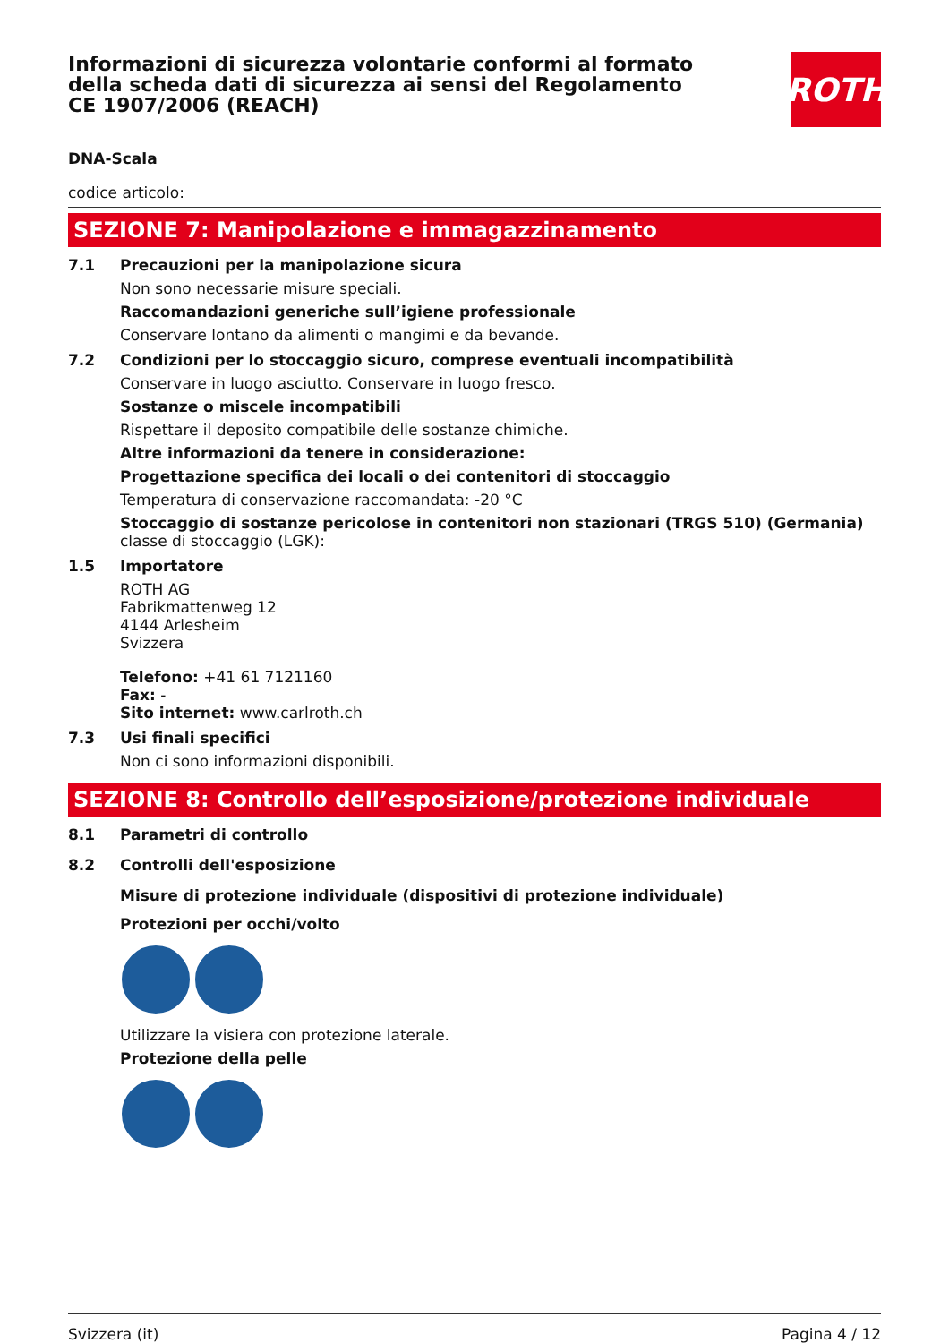ROTH
Informazioni di sicurezza volontarie conformi al formato della scheda dati di sicurezza ai sensi del Regolamento CE 1907/2006 (REACH)
DNA-Scala
codice articolo:
SEZIONE 7: Manipolazione e immagazzinamento
7.1 Precauzioni per la manipolazione sicura
Non sono necessarie misure speciali.
Raccomandazioni generiche sull’igiene professionale
Conservare lontano da alimenti o mangimi e da bevande.
7.2 Condizioni per lo stoccaggio sicuro, comprese eventuali incompatibilità
Conservare in luogo asciutto. Conservare in luogo fresco.
Sostanze o miscele incompatibili
Rispettare il deposito compatibile delle sostanze chimiche.
Altre informazioni da tenere in considerazione:
Progettazione specifica dei locali o dei contenitori di stoccaggio
Temperatura di conservazione raccomandata: -20 °C
Stoccaggio di sostanze pericolose in contenitori non stazionari (TRGS 510) (Germania)
classe di stoccaggio (LGK):
1.5 Importatore
ROTH AG
Fabrikmattenweg 12
4144 Arlesheim
Svizzera
Telefono: +41 61 7121160
Fax: -
Sito internet: www.carlroth.ch
7.3 Usi finali specifici
Non ci sono informazioni disponibili.
SEZIONE 8: Controllo dell’esposizione/protezione individuale
8.1 Parametri di controllo
8.2 Controlli dell'esposizione
Misure di protezione individuale (dispositivi di protezione individuale)
Protezioni per occhi/volto
Utilizzare la visiera con protezione laterale.
Protezione della pelle
Svizzera (it) Pagina 4 / 12